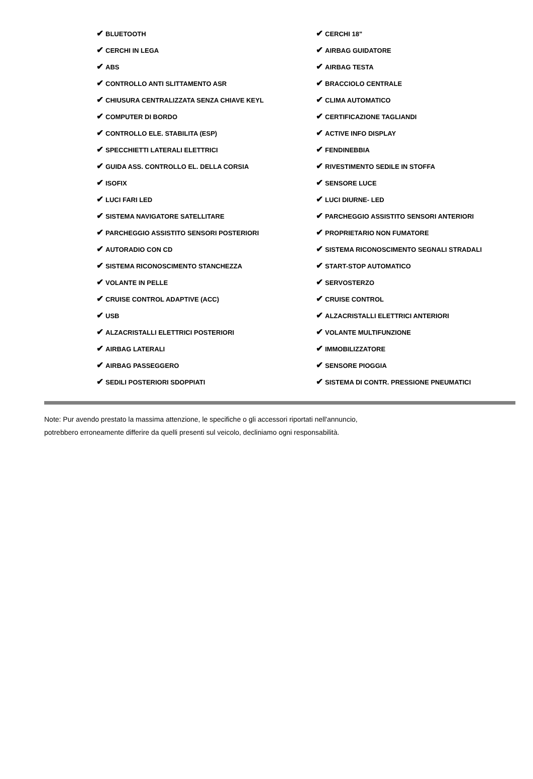| ✔ BLUETOOTH | ✔ CERCHI 18" |
| ✔ CERCHI IN LEGA | ✔ AIRBAG GUIDATORE |
| ✔ ABS | ✔ AIRBAG TESTA |
| ✔ CONTROLLO ANTI SLITTAMENTO ASR | ✔ BRACCIOLO CENTRALE |
| ✔ CHIUSURA CENTRALIZZATA SENZA CHIAVE KEYL | ✔ CLIMA AUTOMATICO |
| ✔ COMPUTER DI BORDO | ✔ CERTIFICAZIONE TAGLIANDI |
| ✔ CONTROLLO ELE. STABILITA (ESP) | ✔ ACTIVE INFO DISPLAY |
| ✔ SPECCHIETTI LATERALI ELETTRICI | ✔ FENDINEBBIA |
| ✔ GUIDA ASS. CONTROLLO EL. DELLA CORSIA | ✔ RIVESTIMENTO SEDILE IN STOFFA |
| ✔ ISOFIX | ✔ SENSORE LUCE |
| ✔ LUCI FARI LED | ✔ LUCI DIURNE- LED |
| ✔ SISTEMA NAVIGATORE SATELLITARE | ✔ PARCHEGGIO ASSISTITO SENSORI ANTERIORI |
| ✔ PARCHEGGIO ASSISTITO SENSORI POSTERIORI | ✔ PROPRIETARIO NON FUMATORE |
| ✔ AUTORADIO CON CD | ✔ SISTEMA RICONOSCIMENTO SEGNALI STRADALI |
| ✔ SISTEMA RICONOSCIMENTO STANCHEZZA | ✔ START-STOP AUTOMATICO |
| ✔ VOLANTE IN PELLE | ✔ SERVOSTERZO |
| ✔ CRUISE CONTROL ADAPTIVE (ACC) | ✔ CRUISE CONTROL |
| ✔ USB | ✔ ALZACRISTALLI ELETTRICI ANTERIORI |
| ✔ ALZACRISTALLI ELETTRICI POSTERIORI | ✔ VOLANTE MULTIFUNZIONE |
| ✔ AIRBAG LATERALI | ✔ IMMOBILIZZATORE |
| ✔ AIRBAG PASSEGGERO | ✔ SENSORE PIOGGIA |
| ✔ SEDILI POSTERIORI SDOPPIATI | ✔ SISTEMA DI CONTR. PRESSIONE PNEUMATICI |
Note: Pur avendo prestato la massima attenzione, le specifiche o gli accessori riportati nell'annuncio,
potrebbero erroneamente differire da quelli presenti sul veicolo, decliniamo ogni responsabilità.